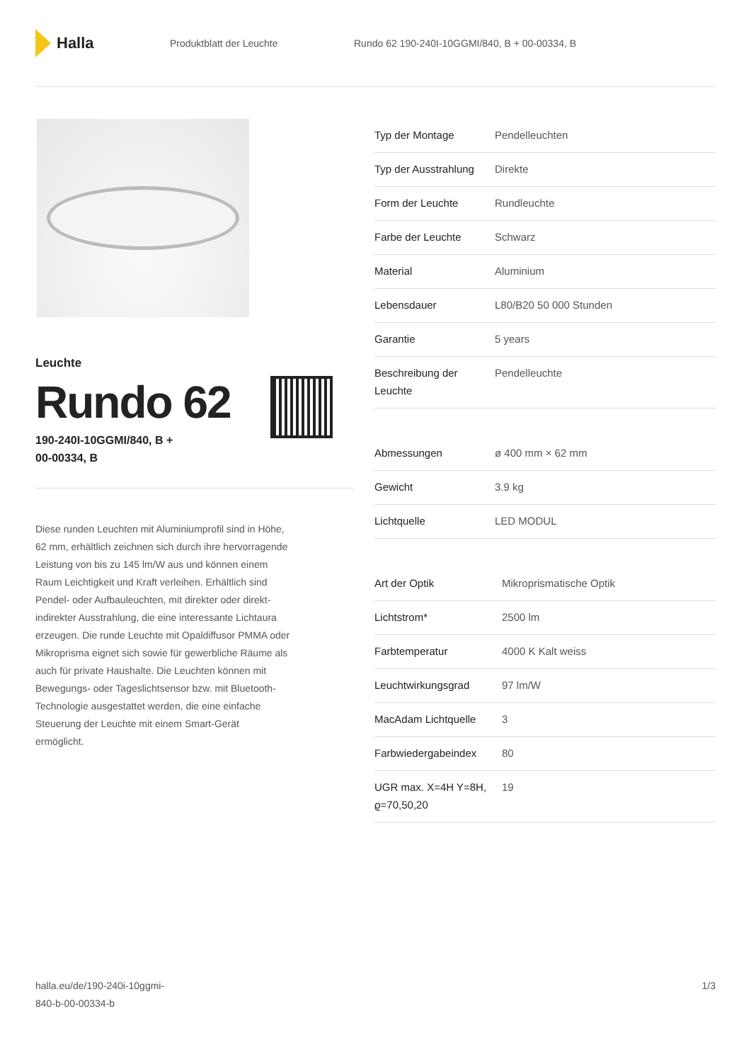Halla
Produktblatt der Leuchte
Rundo 62 190-240I-10GGMI/840, B + 00-00334, B
Leuchte
Rundo 62
190-240I-10GGMI/840, B +
00-00334, B
Diese runden Leuchten mit Aluminiumprofil sind in Höhe, 62 mm, erhältlich zeichnen sich durch ihre hervorragende Leistung von bis zu 145 lm/W aus und können einem Raum Leichtigkeit und Kraft verleihen. Erhältlich sind Pendel- oder Aufbauleuchten, mit direkter oder direkt-indirekter Ausstrahlung, die eine interessante Lichtaura erzeugen. Die runde Leuchte mit Opaldiffusor PMMA oder Mikroprisma eignet sich sowie für gewerbliche Räume als auch für private Haushalte. Die Leuchten können mit Bewegungs- oder Tageslichtsensor bzw. mit Bluetooth-Technologie ausgestattet werden, die eine einfache Steuerung der Leuchte mit einem Smart-Gerät ermöglicht.
| Typ der Montage | Pendelleuchten |
| Typ der Ausstrahlung | Direkte |
| Form der Leuchte | Rundleuchte |
| Farbe der Leuchte | Schwarz |
| Material | Aluminium |
| Lebensdauer | L80/B20 50 000 Stunden |
| Garantie | 5 years |
| Beschreibung der Leuchte | Pendelleuchte |
| Abmessungen | ø 400 mm × 62 mm |
| Gewicht | 3.9 kg |
| Lichtquelle | LED MODUL |
| Art der Optik | Mikroprismatische Optik |
| Lichtstrom* | 2500 lm |
| Farbtemperatur | 4000 K Kalt weiss |
| Leuchtwirkungsgrad | 97 lm/W |
| MacAdam Lichtquelle | 3 |
| Farbwiedergabeindex | 80 |
| UGR max. X=4H Y=8H, ϱ=70,50,20 | 19 |
halla.eu/de/190-240i-10ggmi-
840-b-00-00334-b
1/3